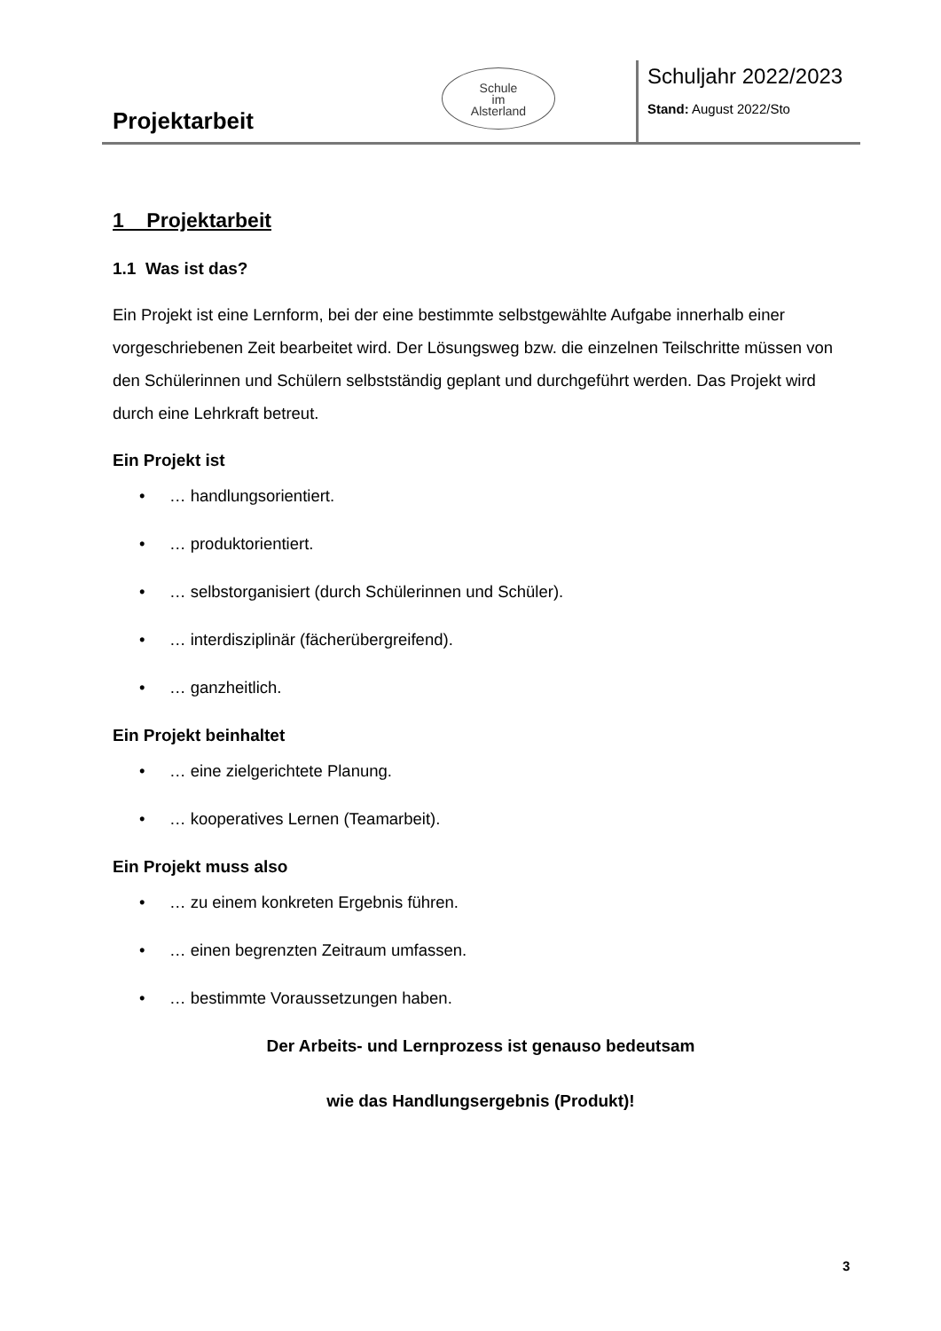Projektarbeit
Schule
im
Alsterland
Schuljahr 2022/2023
Stand: August 2022/Sto
1 Projektarbeit
1.1 Was ist das?
Ein Projekt ist eine Lernform, bei der eine bestimmte selbstgewählte Aufgabe innerhalb einer vorgeschriebenen Zeit bearbeitet wird. Der Lösungsweg bzw. die einzelnen Teilschritte müssen von den Schülerinnen und Schülern selbstständig geplant und durchgeführt werden. Das Projekt wird durch eine Lehrkraft betreut.
Ein Projekt ist
• … handlungsorientiert.
• … produktorientiert.
• … selbstorganisiert (durch Schülerinnen und Schüler).
• … interdisziplinär (fächerübergreifend).
• … ganzheitlich.
Ein Projekt beinhaltet
• … eine zielgerichtete Planung.
• … kooperatives Lernen (Teamarbeit).
Ein Projekt muss also
• … zu einem konkreten Ergebnis führen.
• … einen begrenzten Zeitraum umfassen.
• … bestimmte Voraussetzungen haben.
Der Arbeits- und Lernprozess ist genauso bedeutsam
wie das Handlungsergebnis (Produkt)!
3